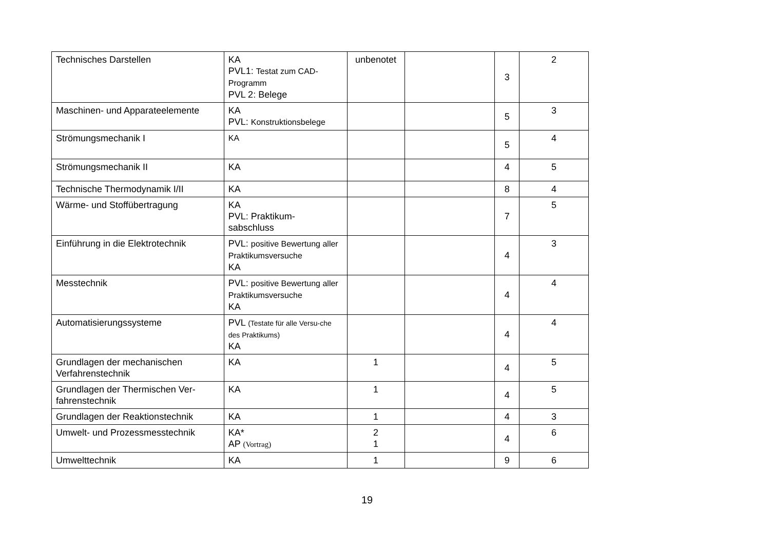| Technisches Darstellen | KA PVL1: Testat zum CAD-Programm PVL 2: Belege | unbenotet | | 3 | 2 |
| Maschinen- und Apparateelemente | KA PVL: Konstruktionsbelege | | | 5 | 3 |
| Strömungsmechanik I | KA | | | 5 | 4 |
| Strömungsmechanik II | KA | | | 4 | 5 |
| Technische Thermodynamik I/II | KA | | | 8 | 4 |
| Wärme- und Stoffübertragung | KA PVL: Praktikum- sabschluss | | | 7 | 5 |
| Einführung in die Elektrotechnik | PVL: positive Bewertung aller Praktikumsversuche KA | | | 4 | 3 |
| Messtechnik | PVL: positive Bewertung aller Praktikumsversuche KA | | | 4 | 4 |
| Automatisierungssysteme | PVL (Testate für alle Versu-che des Praktikums) KA | | | 4 | 4 |
| Grundlagen der mechanischen Verfahrenstechnik | KA | 1 | | 4 | 5 |
| Grundlagen der Thermischen Ver-fahrenstechnik | KA | 1 | | 4 | 5 |
| Grundlagen der Reaktionstechnik | KA | 1 | | 4 | 3 |
| Umwelt- und Prozessmesstechnik | KA* AP (Vortrag) | 2 1 | | 4 | 6 |
| Umwelttechnik | KA | 1 | | 9 | 6 |
19